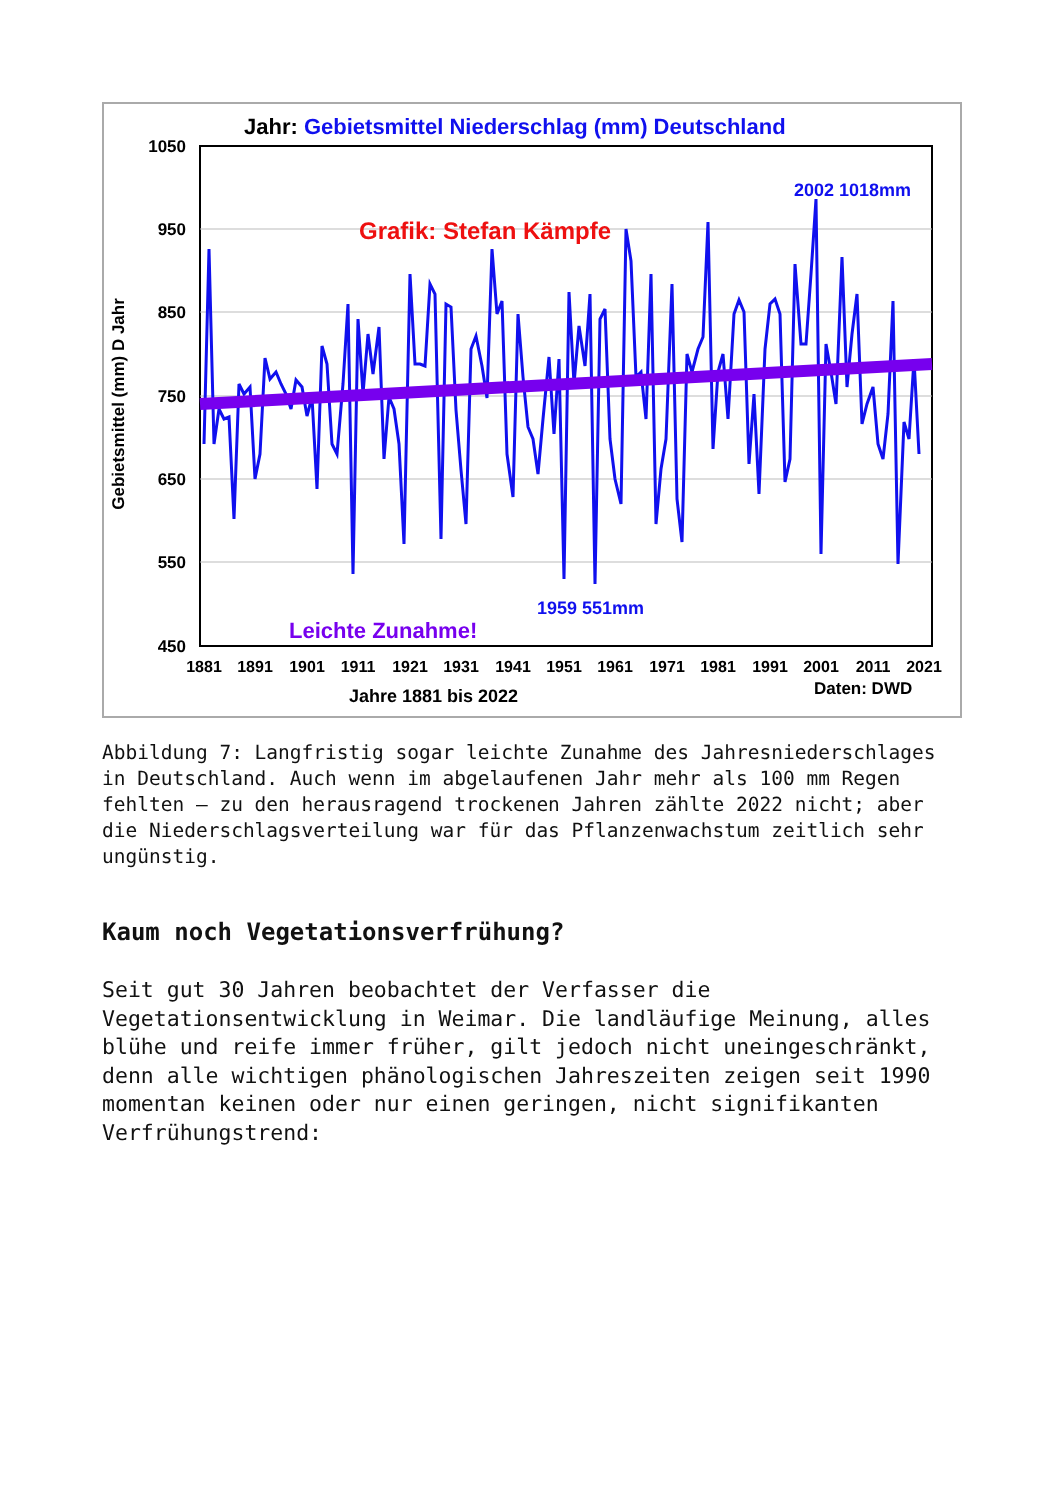Jahr: Gebietsmittel Niederschlag (mm) Deutschland
1050
950
850
750
650
550
450
1881
1891
1901
1911
1921
1931
1941
1951
1961
1971
1981
1991
2001
2011
2021
Gebietsmittel (mm) D Jahr
Grafik: Stefan Kämpfe
2002 1018mm
1959 551mm
Leichte Zunahme!
Jahre 1881 bis 2022
Daten: DWD
Abbildung 7: Langfristig sogar leichte Zunahme des Jahresniederschlages in Deutschland. Auch wenn im abgelaufenen Jahr mehr als 100 mm Regen fehlten – zu den herausragend trockenen Jahren zählte 2022 nicht; aber die Niederschlagsverteilung war für das Pflanzenwachstum zeitlich sehr ungünstig.
Kaum noch Vegetationsverfrühung?
Seit gut 30 Jahren beobachtet der Verfasser die Vegetationsentwicklung in Weimar. Die landläufige Meinung, alles blühe und reife immer früher, gilt jedoch nicht uneingeschränkt, denn alle wichtigen phänologischen Jahreszeiten zeigen seit 1990 momentan keinen oder nur einen geringen, nicht signifikanten Verfrühungstrend: